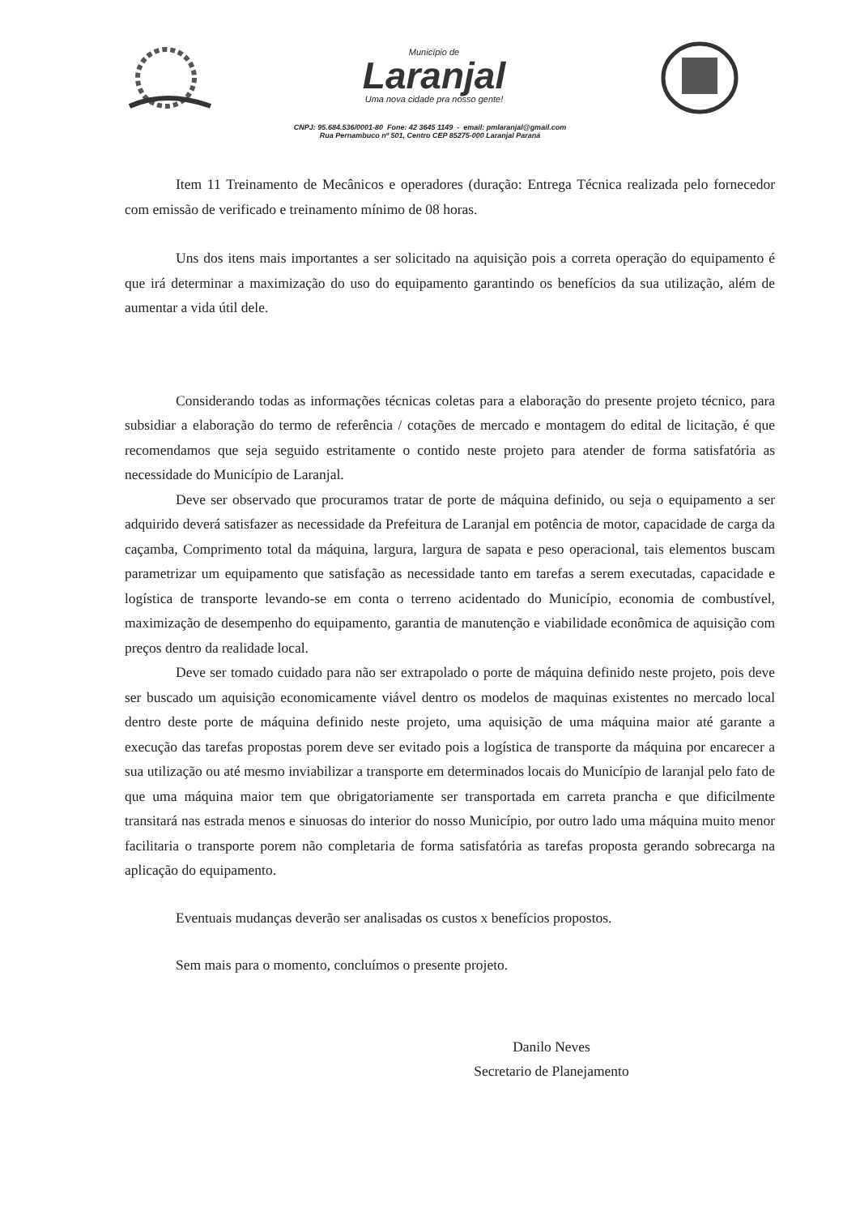Município de
Laranjal
Uma nova cidade pra nosso gente!
CNPJ: 95.684.536/0001-80 Fone: 42 3645 1149 - email: pmlaranjal@gmail.com
Rua Pernambuco nº 501, Centro CEP 85275-000 Laranjal Paraná
Item 11 Treinamento de Mecânicos e operadores (duração: Entrega Técnica realizada pelo fornecedor com emissão de verificado e treinamento mínimo de 08 horas.
Uns dos itens mais importantes a ser solicitado na aquisição pois a correta operação do equipamento é que irá determinar a maximização do uso do equipamento garantindo os benefícios da sua utilização, além de aumentar a vida útil dele.
Considerando todas as informações técnicas coletas para a elaboração do presente projeto técnico, para subsidiar a elaboração do termo de referência / cotações de mercado e montagem do edital de licitação, é que recomendamos que seja seguido estritamente o contido neste projeto para atender de forma satisfatória as necessidade do Município de Laranjal.
Deve ser observado que procuramos tratar de porte de máquina definido, ou seja o equipamento a ser adquirido deverá satisfazer as necessidade da Prefeitura de Laranjal em potência de motor, capacidade de carga da caçamba, Comprimento total da máquina, largura, largura de sapata e peso operacional, tais elementos buscam parametrizar um equipamento que satisfação as necessidade tanto em tarefas a serem executadas, capacidade e logística de transporte levando-se em conta o terreno acidentado do Município, economia de combustível, maximização de desempenho do equipamento, garantia de manutenção e viabilidade econômica de aquisição com preços dentro da realidade local.
Deve ser tomado cuidado para não ser extrapolado o porte de máquina definido neste projeto, pois deve ser buscado um aquisição economicamente viável dentro os modelos de maquinas existentes no mercado local dentro deste porte de máquina definido neste projeto, uma aquisição de uma máquina maior até garante a execução das tarefas propostas porem deve ser evitado pois a logística de transporte da máquina por encarecer a sua utilização ou até mesmo inviabilizar a transporte em determinados locais do Município de laranjal pelo fato de que uma máquina maior tem que obrigatoriamente ser transportada em carreta prancha e que dificilmente transitará nas estrada menos e sinuosas do interior do nosso Município, por outro lado uma máquina muito menor facilitaria o transporte porem não completaria de forma satisfatória as tarefas proposta gerando sobrecarga na aplicação do equipamento.
Eventuais mudanças deverão ser analisadas os custos x benefícios propostos.
Sem mais para o momento, concluímos o presente projeto.
Danilo Neves
Secretario de Planejamento